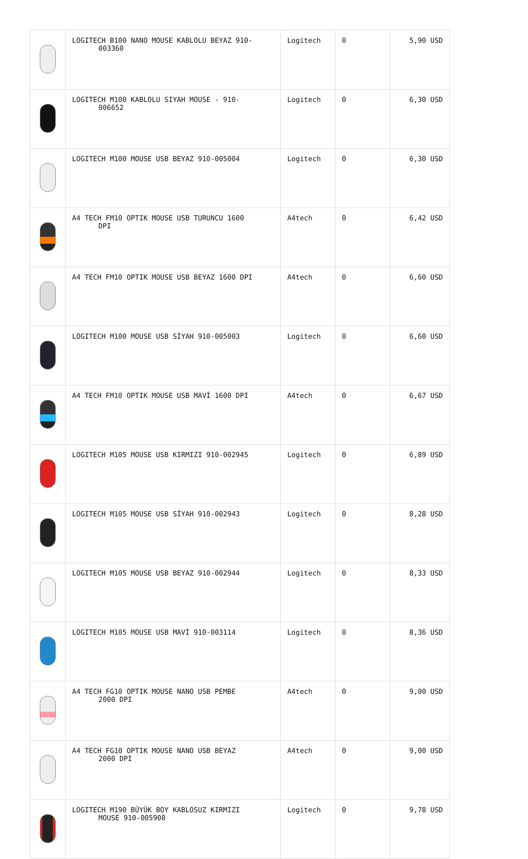| | LOGITECH B100 NANO MOUSE KABLOLU BEYAZ 910- 003360 | Logitech | 0 | 5,90 USD |
| | LOGITECH M100 KABLOLU SIYAH MOUSE - 910- 006652 | Logitech | 0 | 6,30 USD |
| | LOGITECH M100 MOUSE USB BEYAZ 910-005004 | Logitech | 0 | 6,30 USD |
| | A4 TECH FM10 OPTIK MOUSE USB TURUNCU 1600 DPI | A4tech | 0 | 6,42 USD |
| | A4 TECH FM10 OPTIK MOUSE USB BEYAZ 1600 DPI | A4tech | 0 | 6,60 USD |
| | LOGITECH M100 MOUSE USB SİYAH 910-005003 | Logitech | 0 | 6,60 USD |
| | A4 TECH FM10 OPTIK MOUSE USB MAVİ 1600 DPI | A4tech | 0 | 6,67 USD |
| | LOGITECH M105 MOUSE USB KIRMIZI 910-002945 | Logitech | 0 | 6,89 USD |
| | LOGITECH M105 MOUSE USB SİYAH 910-002943 | Logitech | 0 | 8,28 USD |
| | LOGITECH M105 MOUSE USB BEYAZ 910-002944 | Logitech | 0 | 8,33 USD |
| | LOGITECH M105 MOUSE USB MAVİ 910-003114 | Logitech | 0 | 8,36 USD |
| | A4 TECH FG10 OPTIK MOUSE NANO USB PEMBE 2000 DPI | A4tech | 0 | 9,00 USD |
| | A4 TECH FG10 OPTIK MOUSE NANO USB BEYAZ 2000 DPI | A4tech | 0 | 9,00 USD |
| | LOGITECH M190 BÜYÜK BOY KABLOSUZ KIRMIZI MOUSE 910-005908 | Logitech | 0 | 9,78 USD |